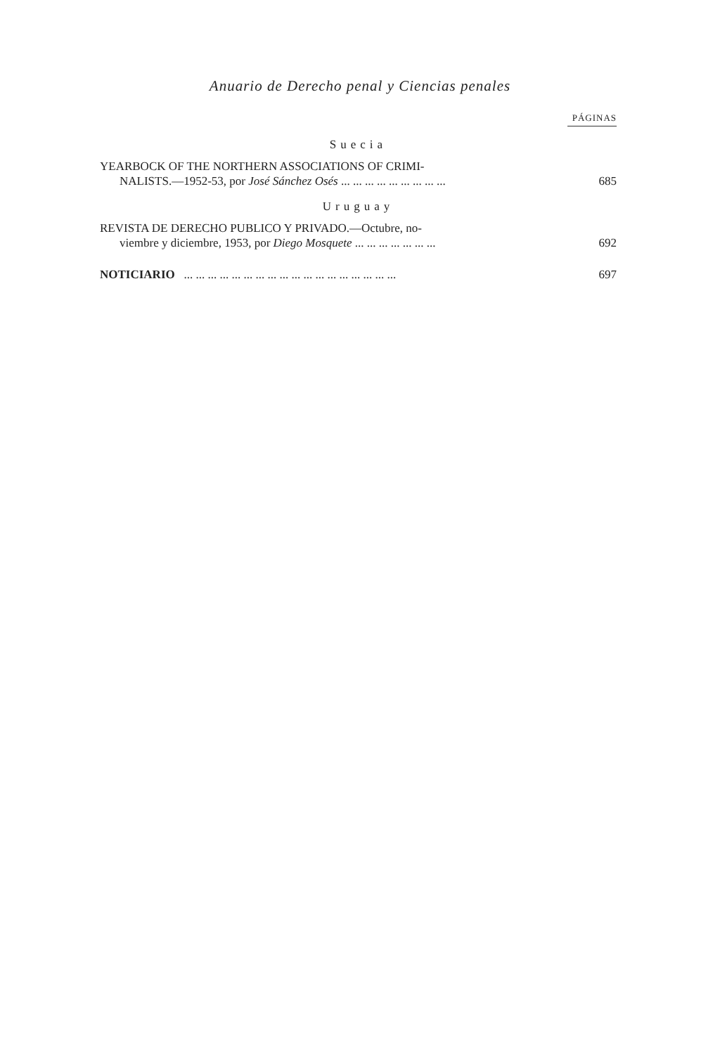Anuario de Derecho penal y Ciencias penales
PÁGINAS
Suecia
YEARBOCK OF THE NORTHERN ASSOCIATIONS OF CRIMI-
NALISTS.—1952-53, por José Sánchez Osés ... ... ... ... ... ... ... ... ...
685
Uruguay
REVISTA DE DERECHO PUBLICO Y PRIVADO.—Octubre, no-
viembre y diciembre, 1953, por Diego Mosquete ... ... ... ... ... ... ...
692
NOTICIARIO ... ... ... ... ... ... ... ... ... ... ... ... ... ... ... ... ... ...
697